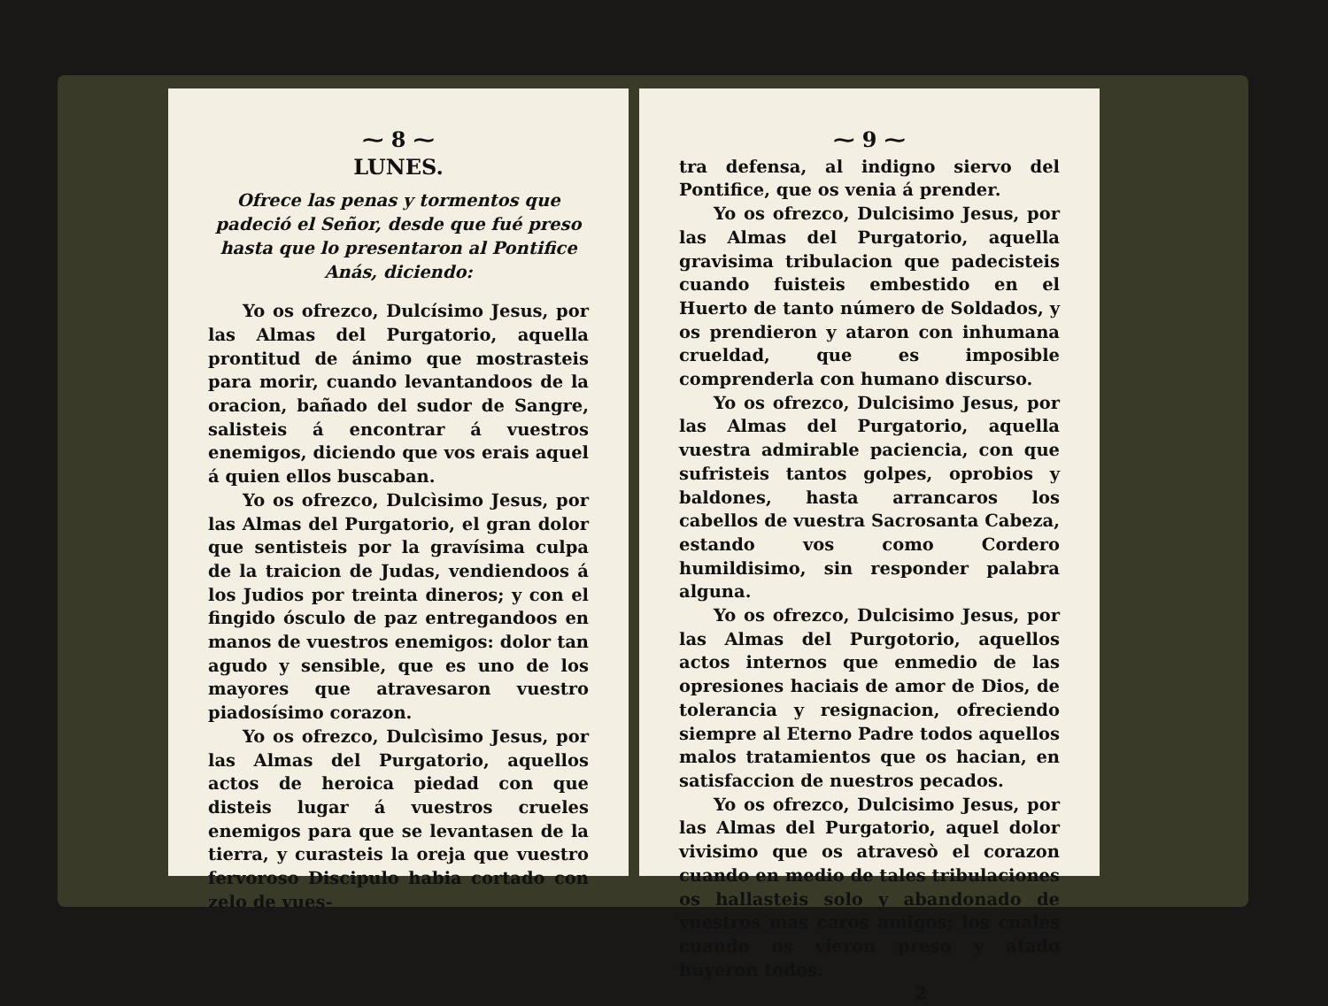⁓ 8 ⁓
LUNES.
Ofrece las penas y tormentos que padeció el Señor, desde que fué preso hasta que lo presentaron al Pontifice Anás, diciendo:
Yo os ofrezco, Dulcísimo Jesus, por las Almas del Purgatorio, aquella prontitud de ánimo que mostrasteis para morir, cuando levantandoos de la oracion, bañado del sudor de Sangre, salisteis á encontrar á vuestros enemigos, diciendo que vos erais aquel á quien ellos buscaban.
Yo os ofrezco, Dulcìsimo Jesus, por las Almas del Purgatorio, el gran dolor que sentisteis por la gravísima culpa de la traicion de Judas, vendiendoos á los Judios por treinta dineros; y con el fingido ósculo de paz entregandoos en manos de vuestros enemigos: dolor tan agudo y sensible, que es uno de los mayores que atravesaron vuestro piadosísimo corazon.
Yo os ofrezco, Dulcìsimo Jesus, por las Almas del Purgatorio, aquellos actos de heroica piedad con que disteis lugar á vuestros crueles enemigos para que se levantasen de la tierra, y curasteis la oreja que vuestro fervoroso Discipulo habia cortado con zelo de vues-
⁓ 9 ⁓
tra defensa, al indigno siervo del Pontifice, que os venia á prender.
Yo os ofrezco, Dulcisimo Jesus, por las Almas del Purgatorio, aquella gravisima tribulacion que padecisteis cuando fuisteis embestido en el Huerto de tanto número de Soldados, y os prendieron y ataron con inhumana crueldad, que es imposible comprenderla con humano discurso.
Yo os ofrezco, Dulcisimo Jesus, por las Almas del Purgatorio, aquella vuestra admirable paciencia, con que sufristeis tantos golpes, oprobios y baldones, hasta arrancaros los cabellos de vuestra Sacrosanta Cabeza, estando vos como Cordero humildisimo, sin responder palabra alguna.
Yo os ofrezco, Dulcisimo Jesus, por las Almas del Purgotorio, aquellos actos internos que enmedio de las opresiones haciais de amor de Dios, de tolerancia y resignacion, ofreciendo siempre al Eterno Padre todos aquellos malos tratamientos que os hacian, en satisfaccion de nuestros pecados.
Yo os ofrezco, Dulcisimo Jesus, por las Almas del Purgatorio, aquel dolor vivisimo que os atravesò el corazon cuando en medio de tales tribulaciones os hallasteis solo y abandonado de vuestros mas caros amigos; los cuales cuando os vieron preso y atado huyeron todos.
2